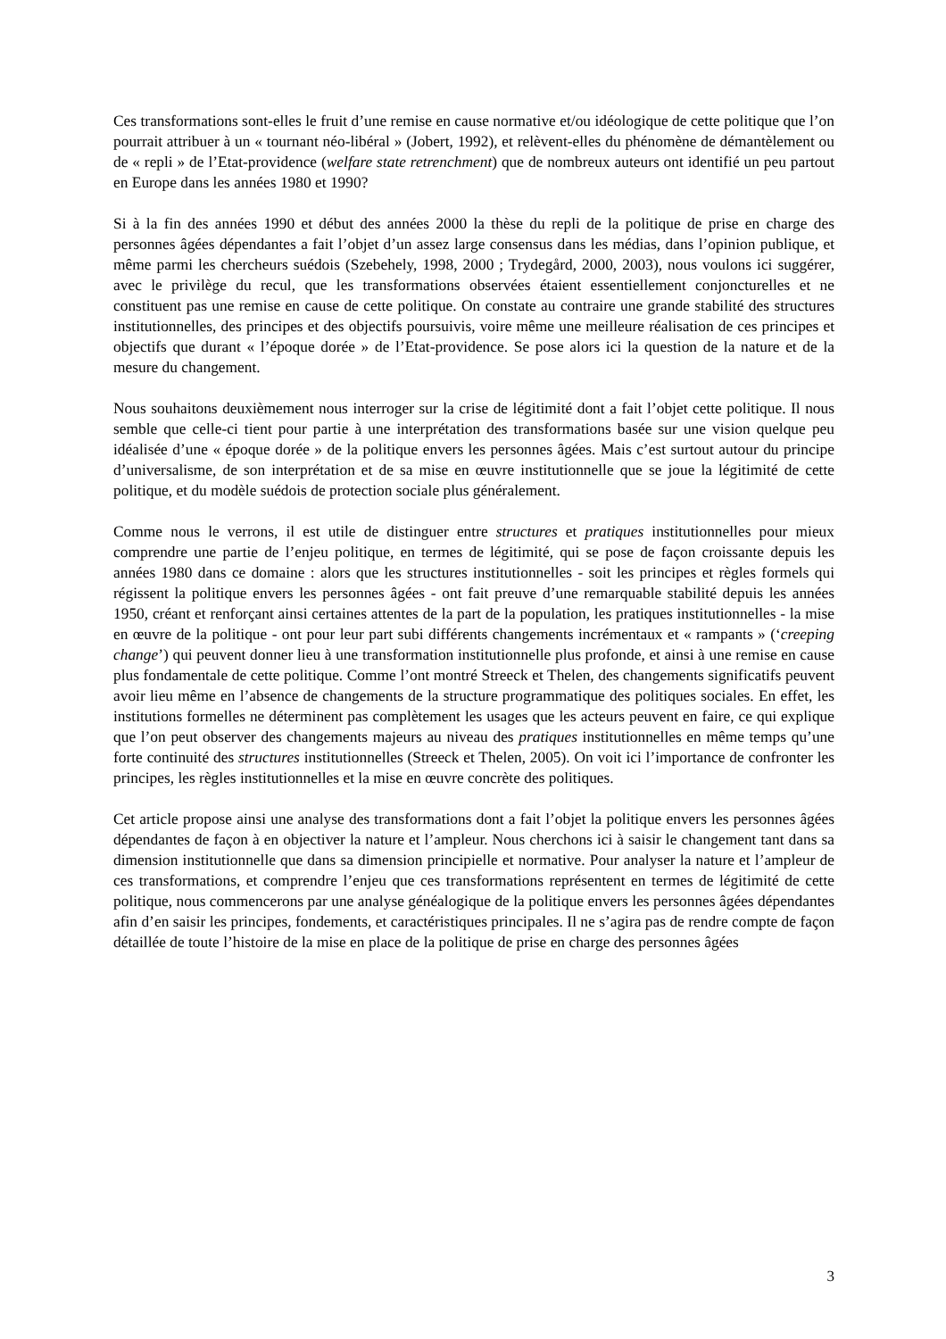Ces transformations sont-elles le fruit d’une remise en cause normative et/ou idéologique de cette politique que l’on pourrait attribuer à un « tournant néo-libéral » (Jobert, 1992), et relèvent-elles du phénomène de démantèlement ou de « repli » de l’Etat-providence (welfare state retrenchment) que de nombreux auteurs ont identifié un peu partout en Europe dans les années 1980 et 1990?
Si à la fin des années 1990 et début des années 2000 la thèse du repli de la politique de prise en charge des personnes âgées dépendantes a fait l’objet d’un assez large consensus dans les médias, dans l’opinion publique, et même parmi les chercheurs suédois (Szebehely, 1998, 2000 ; Trydegård, 2000, 2003), nous voulons ici suggérer, avec le privilège du recul, que les transformations observées étaient essentiellement conjoncturelles et ne constituent pas une remise en cause de cette politique. On constate au contraire une grande stabilité des structures institutionnelles, des principes et des objectifs poursuivis, voire même une meilleure réalisation de ces principes et objectifs que durant « l’époque dorée » de l’Etat-providence. Se pose alors ici la question de la nature et de la mesure du changement.
Nous souhaitons deuxièmement nous interroger sur la crise de légitimité dont a fait l’objet cette politique. Il nous semble que celle-ci tient pour partie à une interprétation des transformations basée sur une vision quelque peu idéalisée d’une « époque dorée » de la politique envers les personnes âgées. Mais c’est surtout autour du principe d’universalisme, de son interprétation et de sa mise en œuvre institutionnelle que se joue la légitimité de cette politique, et du modèle suédois de protection sociale plus généralement.
Comme nous le verrons, il est utile de distinguer entre structures et pratiques institutionnelles pour mieux comprendre une partie de l’enjeu politique, en termes de légitimité, qui se pose de façon croissante depuis les années 1980 dans ce domaine : alors que les structures institutionnelles - soit les principes et règles formels qui régissent la politique envers les personnes âgées - ont fait preuve d’une remarquable stabilité depuis les années 1950, créant et renforçant ainsi certaines attentes de la part de la population, les pratiques institutionnelles - la mise en œuvre de la politique - ont pour leur part subi différents changements incrémentaux et « rampants » (‘creeping change’) qui peuvent donner lieu à une transformation institutionnelle plus profonde, et ainsi à une remise en cause plus fondamentale de cette politique. Comme l’ont montré Streeck et Thelen, des changements significatifs peuvent avoir lieu même en l’absence de changements de la structure programmatique des politiques sociales. En effet, les institutions formelles ne déterminent pas complètement les usages que les acteurs peuvent en faire, ce qui explique que l’on peut observer des changements majeurs au niveau des pratiques institutionnelles en même temps qu’une forte continuité des structures institutionnelles (Streeck et Thelen, 2005). On voit ici l’importance de confronter les principes, les règles institutionnelles et la mise en œuvre concrète des politiques.
Cet article propose ainsi une analyse des transformations dont a fait l’objet la politique envers les personnes âgées dépendantes de façon à en objectiver la nature et l’ampleur. Nous cherchons ici à saisir le changement tant dans sa dimension institutionnelle que dans sa dimension principielle et normative. Pour analyser la nature et l’ampleur de ces transformations, et comprendre l’enjeu que ces transformations représentent en termes de légitimité de cette politique, nous commencerons par une analyse généalogique de la politique envers les personnes âgées dépendantes afin d’en saisir les principes, fondements, et caractéristiques principales. Il ne s’agira pas de rendre compte de façon détaillée de toute l’histoire de la mise en place de la politique de prise en charge des personnes âgées
3